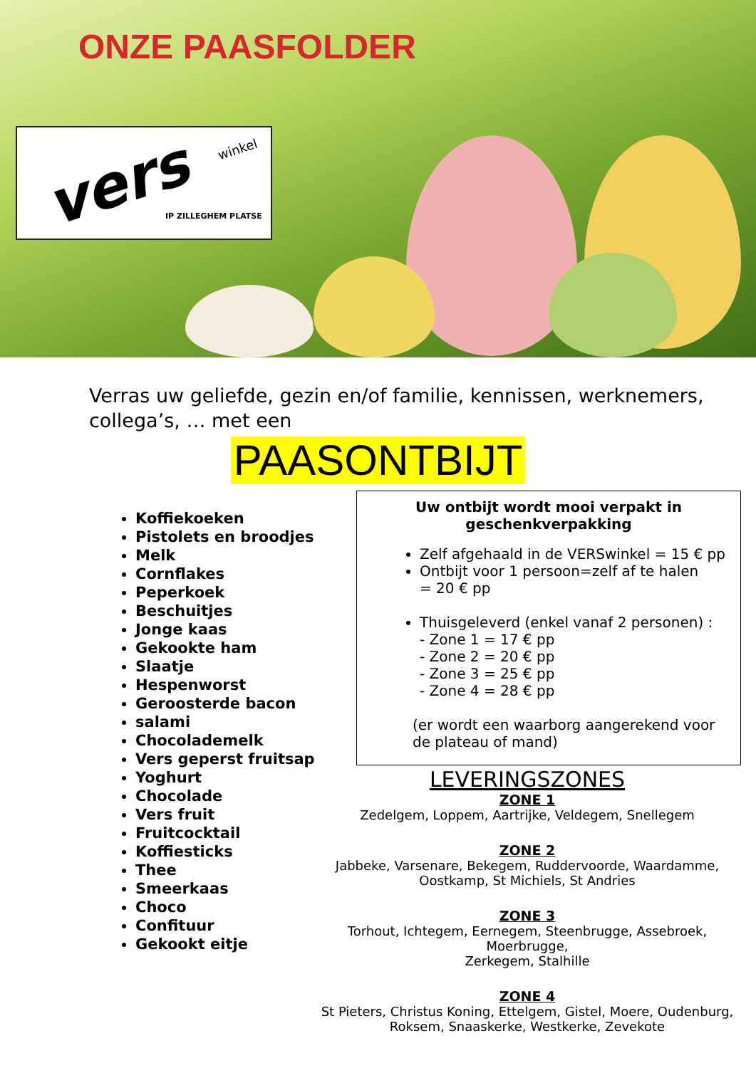ONZE PAASFOLDER
vers winkel
IP ZILLEGHEM PLATSE
Verras uw geliefde, gezin en/of familie, kennissen, werknemers, collega’s, … met een
PAASONTBIJT
Koffiekoeken
Pistolets en broodjes
Melk
Cornflakes
Peperkoek
Beschuitjes
Jonge kaas
Gekookte ham
Slaatje
Hespenworst
Geroosterde bacon
salami
Chocolademelk
Vers geperst fruitsap
Yoghurt
Chocolade
Vers fruit
Fruitcocktail
Koffiesticks
Thee
Smeerkaas
Choco
Confituur
Gekookt eitje
Uw ontbijt wordt mooi verpakt in geschenkverpakking
Zelf afgehaald in de VERSwinkel = 15 € pp
Ontbijt voor 1 persoon=zelf af te halen
= 20 € pp
Thuisgeleverd (enkel vanaf 2 personen) :
- Zone 1 = 17 € pp
- Zone 2 = 20 € pp
- Zone 3 = 25 € pp
- Zone 4 = 28 € pp
(er wordt een waarborg aangerekend voor de plateau of mand)
LEVERINGSZONES
ZONE 1
Zedelgem, Loppem, Aartrijke, Veldegem, Snellegem
ZONE 2
Jabbeke, Varsenare, Bekegem, Ruddervoorde, Waardamme,
Oostkamp, St Michiels, St Andries
ZONE 3
Torhout, Ichtegem, Eernegem, Steenbrugge, Assebroek, Moerbrugge,
Zerkegem, Stalhille
ZONE 4
St Pieters, Christus Koning, Ettelgem, Gistel, Moere, Oudenburg,
Roksem, Snaaskerke, Westkerke, Zevekote